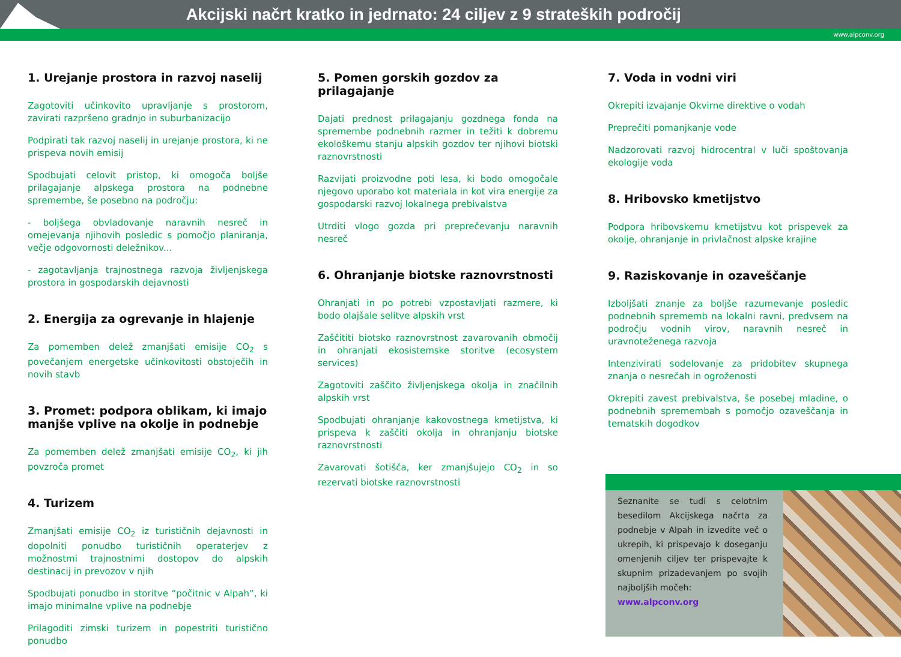Akcijski načrt kratko in jedrnato: 24 ciljev z 9 strateških področij
www.alpconv.org
1. Urejanje prostora in razvoj naselij
Zagotoviti učinkovito upravljanje s prostorom, zavirati razpršeno gradnjo in suburbanizacijo
Podpirati tak razvoj naselij in urejanje prostora, ki ne prispeva novih emisij
Spodbujati celovit pristop, ki omogoča boljše prilagajanje alpskega prostora na podnebne spremembe, še posebno na področju:
- boljšega obvladovanje naravnih nesreč in omejevanja njihovih posledic s pomočjo planiranja, večje odgovornosti deležnikov...
- zagotavljanja trajnostnega razvoja življenjskega prostora in gospodarskih dejavnosti
2. Energija za ogrevanje in hlajenje
Za pomemben delež zmanjšati emisije CO<sub>2</sub> s povečanjem energetske učinkovitosti obstoječih in novih stavb
3. Promet: podpora oblikam, ki imajo manjše vplive na okolje in podnebje
Za pomemben delež zmanjšati emisije CO<sub>2</sub>, ki jih povzroča promet
4. Turizem
Zmanjšati emisije CO<sub>2</sub> iz turističnih dejavnosti in dopolniti ponudbo turističnih operaterjev z možnostmi trajnostnimi dostopov do alpskih destinacij in prevozov v njih
Spodbujati ponudbo in storitve “počitnic v Alpah”, ki imajo minimalne vplive na podnebje
Prilagoditi zimski turizem in popestriti turistično ponudbo
5. Pomen gorskih gozdov za prilagajanje
Dajati prednost prilagajanju gozdnega fonda na spremembe podnebnih razmer in težiti k dobremu ekološkemu stanju alpskih gozdov ter njihovi biotski raznovrstnosti
Razvijati proizvodne poti lesa, ki bodo omogočale njegovo uporabo kot materiala in kot vira energije za gospodarski razvoj lokalnega prebivalstva
Utrditi vlogo gozda pri preprečevanju naravnih nesreč
6. Ohranjanje biotske raznovrstnosti
Ohranjati in po potrebi vzpostavljati razmere, ki bodo olajšale selitve alpskih vrst
Zaščititi biotsko raznovrstnost zavarovanih območij in ohranjati ekosistemske storitve (ecosystem services)
Zagotoviti zaščito življenjskega okolja in značilnih alpskih vrst
Spodbujati ohranjanje kakovostnega kmetijstva, ki prispeva k zaščiti okolja in ohranjanju biotske raznovrstnosti
Zavarovati šotišča, ker zmanjšujejo CO<sub>2</sub> in so rezervati biotske raznovrstnosti
7. Voda in vodni viri
Okrepiti izvajanje Okvirne direktive o vodah
Preprečiti pomanjkanje vode
Nadzorovati razvoj hidrocentral v luči spoštovanja ekologije voda
8. Hribovsko kmetijstvo
Podpora hribovskemu kmetijstvu kot prispevek za okolje, ohranjanje in privlačnost alpske krajine
9. Raziskovanje in ozaveščanje
Izboljšati znanje za boljše razumevanje posledic podnebnih sprememb na lokalni ravni, predvsem na področju vodnih virov, naravnih nesreč in uravnoteženega razvoja
Intenzivirati sodelovanje za pridobitev skupnega znanja o nesrečah in ogroženosti
Okrepiti zavest prebivalstva, še posebej mladine, o podnebnih spremembah s pomočjo ozaveščanja in tematskih dogodkov
Seznanite se tudi s celotnim besedilom Akcijskega načrta za podnebje v Alpah in izvedite več o ukrepih, ki prispevajo k doseganju omenjenih ciljev ter prispevajte k skupnim prizadevanjem po svojih najboljših močeh:
www.alpconv.org